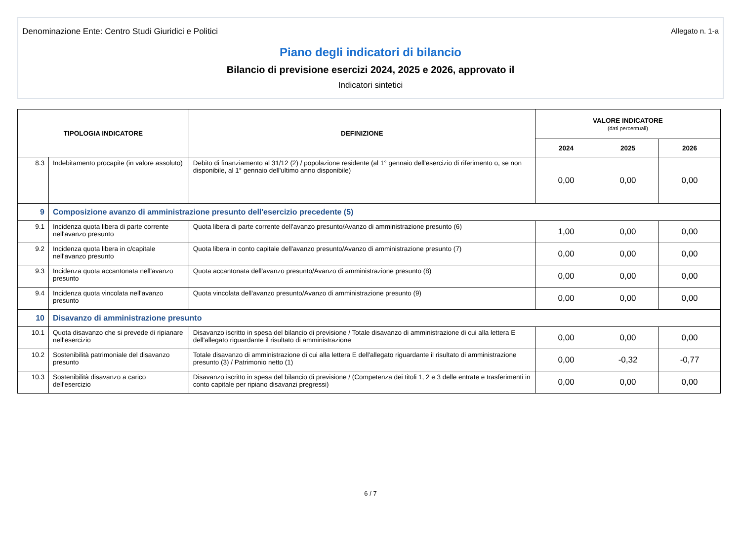Denominazione Ente: Centro Studi Giuridici e Politici Allegato n. 1-a
Piano degli indicatori di bilancio
Bilancio di previsione esercizi 2024, 2025 e 2026, approvato il
Indicatori sintetici
| TIPOLOGIA INDICATORE | | DEFINIZIONE | VALORE INDICATORE (dati percentuali) | | |
| --- | --- | --- | --- | --- | --- |
| | | | 2024 | 2025 | 2026 |
| 8.3 | Indebitamento procapite (in valore assoluto) | Debito di finanziamento al 31/12 (2) / popolazione residente (al 1° gennaio dell'esercizio di riferimento o, se non disponibile, al 1° gennaio dell'ultimo anno disponibile) | 0,00 | 0,00 | 0,00 |
| 9 | Composizione avanzo di amministrazione presunto dell'esercizio precedente (5) | | | | |
| 9.1 | Incidenza quota libera di parte corrente nell'avanzo presunto | Quota libera di parte corrente dell'avanzo presunto/Avanzo di amministrazione presunto (6) | 1,00 | 0,00 | 0,00 |
| 9.2 | Incidenza quota libera in c/capitale nell'avanzo presunto | Quota libera in conto capitale dell'avanzo presunto/Avanzo di amministrazione presunto (7) | 0,00 | 0,00 | 0,00 |
| 9.3 | Incidenza quota accantonata nell'avanzo presunto | Quota accantonata dell'avanzo presunto/Avanzo di amministrazione presunto (8) | 0,00 | 0,00 | 0,00 |
| 9.4 | Incidenza quota vincolata nell'avanzo presunto | Quota vincolata dell'avanzo presunto/Avanzo di amministrazione presunto (9) | 0,00 | 0,00 | 0,00 |
| 10 | Disavanzo di amministrazione presunto | | | | |
| 10.1 | Quota disavanzo che si prevede di ripianare nell'esercizio | Disavanzo iscritto in spesa del bilancio di previsione / Totale disavanzo di amministrazione di cui alla lettera E dell'allegato riguardante il risultato di amministrazione | 0,00 | 0,00 | 0,00 |
| 10.2 | Sostenibilità patrimoniale del disavanzo presunto | Totale disavanzo di amministrazione di cui alla lettera E dell'allegato riguardante il risultato di amministrazione presunto (3) / Patrimonio netto (1) | 0,00 | -0,32 | -0,77 |
| 10.3 | Sostenibilità disavanzo a carico dell'esercizio | Disavanzo iscritto in spesa del bilancio di previsione / (Competenza dei titoli 1, 2 e 3 delle entrate e trasferimenti in conto capitale per ripiano disavanzi pregressi) | 0,00 | 0,00 | 0,00 |
6 / 7